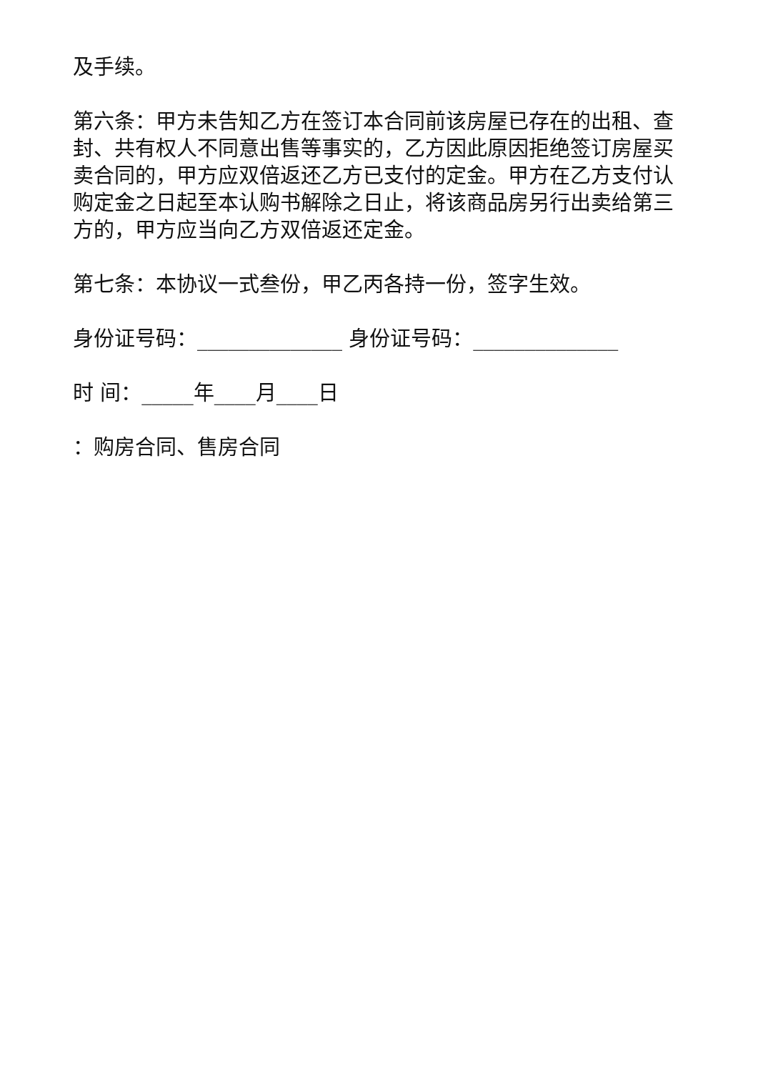及手续。
第六条：甲方未告知乙方在签订本合同前该房屋已存在的出租、查封、共有权人不同意出售等事实的，乙方因此原因拒绝签订房屋买卖合同的，甲方应双倍返还乙方已支付的定金。甲方在乙方支付认购定金之日起至本认购书解除之日止，将该商品房另行出卖给第三方的，甲方应当向乙方双倍返还定金。
第七条：本协议一式叁份，甲乙丙各持一份，签字生效。
身份证号码：______________ 身份证号码：______________
时 间：_____年____月____日
：购房合同、售房合同